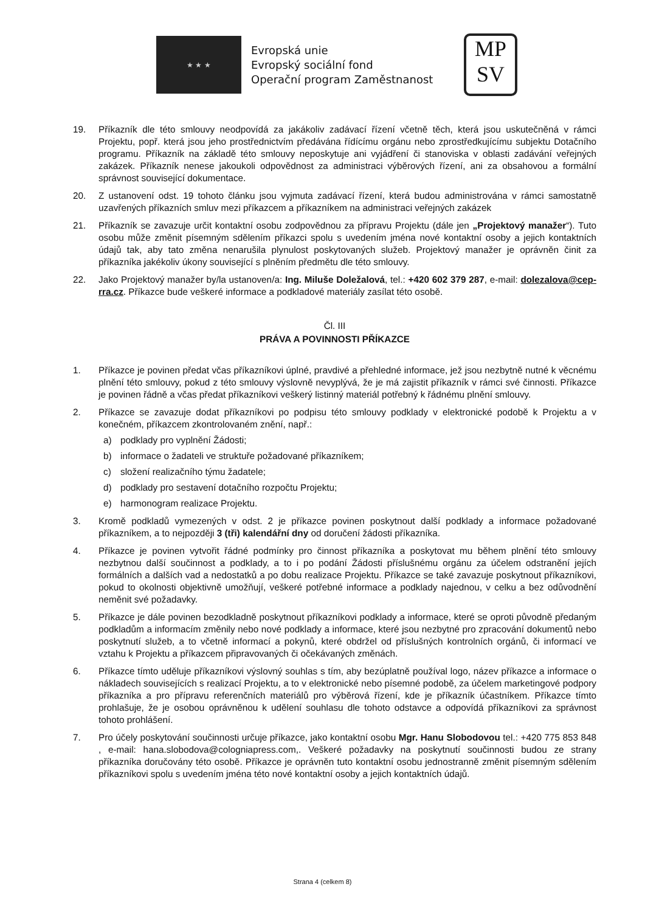★ ★ ★
Evropská unie
Evropský sociální fond
Operační program Zaměstnanost
MP
SV
19. Příkazník dle této smlouvy neodpovídá za jakákoliv zadávací řízení včetně těch, která jsou uskutečněná v rámci Projektu, popř. která jsou jeho prostřednictvím předávána řídícímu orgánu nebo zprostředkujícímu subjektu Dotačního programu. Příkazník na základě této smlouvy neposkytuje ani vyjádření či stanoviska v oblasti zadávání veřejných zakázek. Příkazník nenese jakoukoli odpovědnost za administraci výběrových řízení, ani za obsahovou a formální správnost související dokumentace.
20. Z ustanovení odst. 19 tohoto článku jsou vyjmuta zadávací řízení, která budou administrována v rámci samostatně uzavřených příkazních smluv mezi příkazcem a příkazníkem na administraci veřejných zakázek
21. Příkazník se zavazuje určit kontaktní osobu zodpovědnou za přípravu Projektu (dále jen „Projektový manažer“). Tuto osobu může změnit písemným sdělením příkazci spolu s uvedením jména nové kontaktní osoby a jejich kontaktních údajů tak, aby tato změna nenarušila plynulost poskytovaných služeb. Projektový manažer je oprávněn činit za příkazníka jakékoliv úkony související s plněním předmětu dle této smlouvy.
22. Jako Projektový manažer by/la ustanoven/a: Ing. Miluše Doležalová, tel.: +420 602 379 287, e-mail: dolezalova@cep-rra.cz. Příkazce bude veškeré informace a podkladové materiály zasílat této osobě.
Čl. III
PRÁVA A POVINNOSTI PŘÍKAZCE
1. Příkazce je povinen předat včas příkazníkovi úplné, pravdivé a přehledné informace, jež jsou nezbytně nutné k věcnému plnění této smlouvy, pokud z této smlouvy výslovně nevyplývá, že je má zajistit příkazník v rámci své činnosti. Příkazce je povinen řádně a včas předat příkazníkovi veškerý listinný materiál potřebný k řádnému plnění smlouvy.
2. Příkazce se zavazuje dodat příkazníkovi po podpisu této smlouvy podklady v elektronické podobě k Projektu a v konečném, příkazcem zkontrolovaném znění, např.:
a) podklady pro vyplnění Žádosti;
b) informace o žadateli ve struktuře požadované příkazníkem;
c) složení realizačního týmu žadatele;
d) podklady pro sestavení dotačního rozpočtu Projektu;
e) harmonogram realizace Projektu.
3. Kromě podkladů vymezených v odst. 2 je příkazce povinen poskytnout další podklady a informace požadované příkazníkem, a to nejpozději 3 (tři) kalendářní dny od doručení žádosti příkazníka.
4. Příkazce je povinen vytvořit řádné podmínky pro činnost příkazníka a poskytovat mu během plnění této smlouvy nezbytnou další součinnost a podklady, a to i po podání Žádosti příslušnému orgánu za účelem odstranění jejích formálních a dalších vad a nedostatků a po dobu realizace Projektu. Příkazce se také zavazuje poskytnout příkazníkovi, pokud to okolnosti objektivně umožňují, veškeré potřebné informace a podklady najednou, v celku a bez odůvodnění neměnit své požadavky.
5. Příkazce je dále povinen bezodkladně poskytnout příkazníkovi podklady a informace, které se oproti původně předaným podkladům a informacím změnily nebo nové podklady a informace, které jsou nezbytné pro zpracování dokumentů nebo poskytnutí služeb, a to včetně informací a pokynů, které obdržel od příslušných kontrolních orgánů, či informací ve vztahu k Projektu a příkazcem připravovaných či očekávaných změnách.
6. Příkazce tímto uděluje příkazníkovi výslovný souhlas s tím, aby bezúplatně používal logo, název příkazce a informace o nákladech souvisejících s realizací Projektu, a to v elektronické nebo písemné podobě, za účelem marketingové podpory příkazníka a pro přípravu referenčních materiálů pro výběrová řízení, kde je příkazník účastníkem. Příkazce tímto prohlašuje, že je osobou oprávněnou k udělení souhlasu dle tohoto odstavce a odpovídá příkazníkovi za správnost tohoto prohlášení.
7. Pro účely poskytování součinnosti určuje příkazce, jako kontaktní osobu Mgr. Hanu Slobodovou tel.: +420 775 853 848 , e-mail: hana.slobodova@cologniapress.com,. Veškeré požadavky na poskytnutí součinnosti budou ze strany příkazníka doručovány této osobě. Příkazce je oprávněn tuto kontaktní osobu jednostranně změnit písemným sdělením příkazníkovi spolu s uvedením jména této nové kontaktní osoby a jejich kontaktních údajů.
Strana 4 (celkem 8)